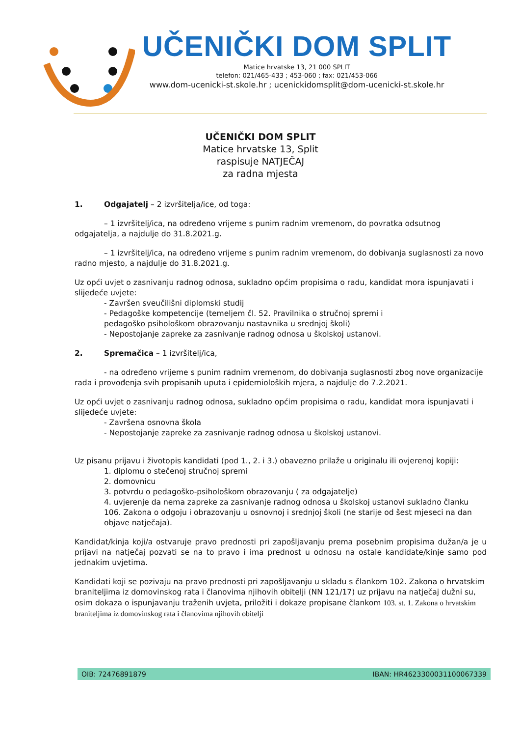UČENIČKI DOM SPLIT
Matice hrvatske 13, 21 000 SPLIT
telefon: 021/465-433 ; 453-060 ; fax: 021/453-066
www.dom-ucenicki-st.skole.hr ; ucenickidomsplit@dom-ucenicki-st.skole.hr
UČENIČKI DOM SPLIT
Matice hrvatske 13, Split
raspisuje NATJEČAJ
za radna mjesta
1. Odgajatelj – 2 izvršitelja/ice, od toga:
– 1 izvršitelj/ica, na određeno vrijeme s punim radnim vremenom, do povratka odsutnog odgajatelja, a najdulje do 31.8.2021.g.
– 1 izvršitelj/ica, na određeno vrijeme s punim radnim vremenom, do dobivanja suglasnosti za novo radno mjesto, a najdulje do 31.8.2021.g.
Uz opći uvjet o zasnivanju radnog odnosa, sukladno općim propisima o radu, kandidat mora ispunjavati i slijedeće uvjete:
- Završen sveučilišni diplomski studij
- Pedagoške kompetencije (temeljem čl. 52. Pravilnika o stručnoj spremi i
pedagoško psihološkom obrazovanju nastavnika u srednjoj školi)
- Nepostojanje zapreke za zasnivanje radnog odnosa u školskoj ustanovi.
2. Spremačica – 1 izvršitelj/ica,
- na određeno vrijeme s punim radnim vremenom, do dobivanja suglasnosti zbog nove organizacije rada i provođenja svih propisanih uputa i epidemioloških mjera, a najdulje do 7.2.2021.
Uz opći uvjet o zasnivanju radnog odnosa, sukladno općim propisima o radu, kandidat mora ispunjavati i slijedeće uvjete:
- Završena osnovna škola
- Nepostojanje zapreke za zasnivanje radnog odnosa u školskoj ustanovi.
Uz pisanu prijavu i životopis kandidati (pod 1., 2. i 3.) obavezno prilaže u originalu ili ovjerenoj kopiji:
1. diplomu o stečenoj stručnoj spremi
2. domovnicu
3. potvrdu o pedagoško-psihološkom obrazovanju ( za odgajatelje)
4. uvjerenje da nema zapreke za zasnivanje radnog odnosa u školskoj ustanovi sukladno članku 106. Zakona o odgoju i obrazovanju u osnovnoj i srednjoj školi (ne starije od šest mjeseci na dan objave natječaja).
Kandidat/kinja koji/a ostvaruje pravo prednosti pri zapošljavanju prema posebnim propisima dužan/a je u prijavi na natječaj pozvati se na to pravo i ima prednost u odnosu na ostale kandidate/kinje samo pod jednakim uvjetima.
Kandidati koji se pozivaju na pravo prednosti pri zapošljavanju u skladu s člankom 102. Zakona o hrvatskim braniteljima iz domovinskog rata i članovima njihovih obitelji (NN 121/17) uz prijavu na natječaj dužni su, osim dokaza o ispunjavanju traženih uvjeta, priložiti i dokaze propisane člankom 103. st. 1. Zakona o hrvatskim braniteljima iz domovinskog rata i članovima njihovih obitelji
OIB: 72476891879 IBAN: HR4623300031100067339